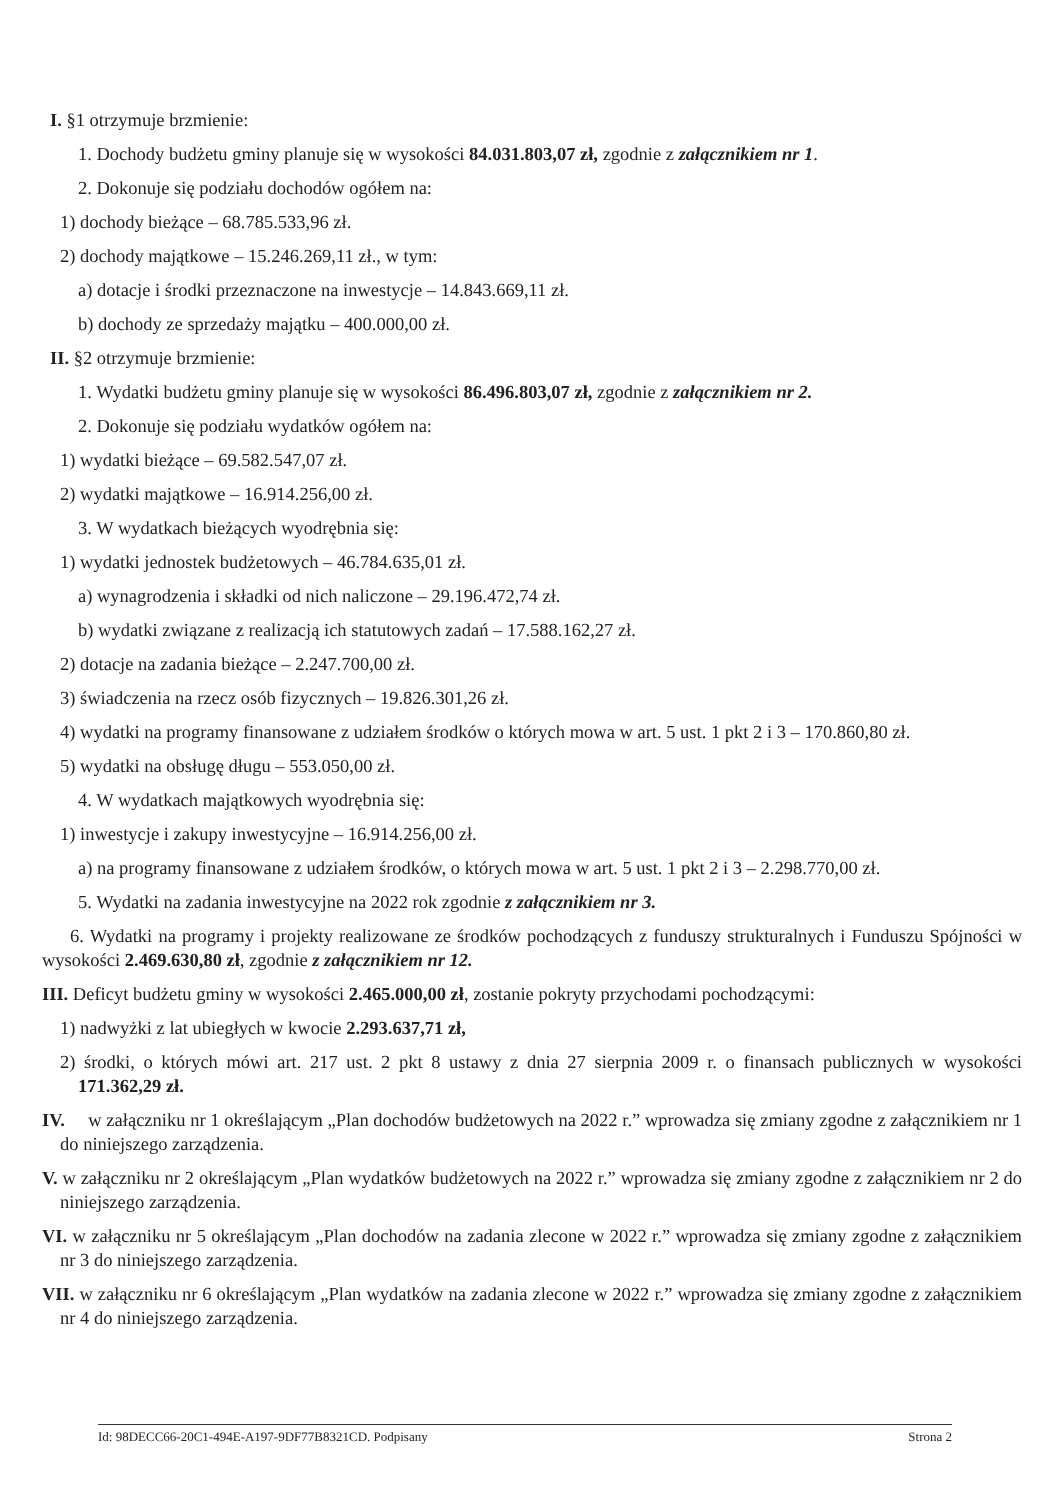I. §1 otrzymuje brzmienie:
1. Dochody budżetu gminy planuje się w wysokości 84.031.803,07 zł, zgodnie z załącznikiem nr 1.
2. Dokonuje się podziału dochodów ogółem na:
1) dochody bieżące – 68.785.533,96 zł.
2) dochody majątkowe – 15.246.269,11 zł., w tym:
a) dotacje i środki przeznaczone na inwestycje – 14.843.669,11 zł.
b) dochody ze sprzedaży majątku – 400.000,00 zł.
II. §2 otrzymuje brzmienie:
1. Wydatki budżetu gminy planuje się w wysokości 86.496.803,07 zł, zgodnie z załącznikiem nr 2.
2. Dokonuje się podziału wydatków ogółem na:
1) wydatki bieżące – 69.582.547,07 zł.
2) wydatki majątkowe – 16.914.256,00 zł.
3. W wydatkach bieżących wyodrębnia się:
1) wydatki jednostek budżetowych – 46.784.635,01 zł.
a) wynagrodzenia i składki od nich naliczone – 29.196.472,74 zł.
b) wydatki związane z realizacją ich statutowych zadań – 17.588.162,27 zł.
2) dotacje na zadania bieżące – 2.247.700,00 zł.
3) świadczenia na rzecz osób fizycznych – 19.826.301,26 zł.
4) wydatki na programy finansowane z udziałem środków o których mowa w art. 5 ust. 1 pkt 2 i 3 – 170.860,80 zł.
5) wydatki na obsługę długu – 553.050,00 zł.
4. W wydatkach majątkowych wyodrębnia się:
1) inwestycje i zakupy inwestycyjne – 16.914.256,00 zł.
a) na programy finansowane z udziałem środków, o których mowa w art. 5 ust. 1 pkt 2 i 3 – 2.298.770,00 zł.
5. Wydatki na zadania inwestycyjne na 2022 rok zgodnie z załącznikiem nr 3.
6. Wydatki na programy i projekty realizowane ze środków pochodzących z funduszy strukturalnych i Funduszu Spójności w wysokości 2.469.630,80 zł, zgodnie z załącznikiem nr 12.
III. Deficyt budżetu gminy w wysokości 2.465.000,00 zł, zostanie pokryty przychodami pochodzącymi:
1) nadwyżki z lat ubiegłych w kwocie 2.293.637,71 zł,
2) środki, o których mówi art. 217 ust. 2 pkt 8 ustawy z dnia 27 sierpnia 2009 r. o finansach publicznych w wysokości 171.362,29 zł.
IV. w załączniku nr 1 określającym „Plan dochodów budżetowych na 2022 r.” wprowadza się zmiany zgodne z załącznikiem nr 1 do niniejszego zarządzenia.
V. w załączniku nr 2 określającym „Plan wydatków budżetowych na 2022 r.” wprowadza się zmiany zgodne z załącznikiem nr 2 do niniejszego zarządzenia.
VI. w załączniku nr 5 określającym „Plan dochodów na zadania zlecone w 2022 r.” wprowadza się zmiany zgodne z załącznikiem nr 3 do niniejszego zarządzenia.
VII. w załączniku nr 6 określającym „Plan wydatków na zadania zlecone w 2022 r.” wprowadza się zmiany zgodne z załącznikiem nr 4 do niniejszego zarządzenia.
Id: 98DECC66-20C1-494E-A197-9DF77B8321CD. Podpisany Strona 2